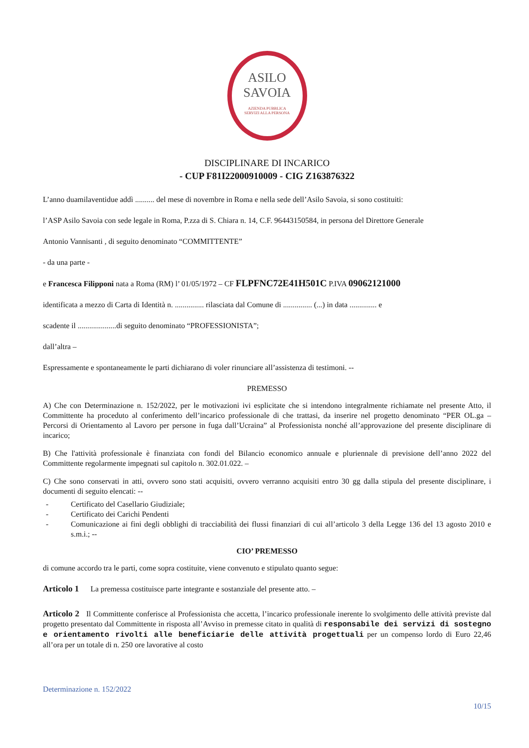ASILO
SAVOIA
AZIENDA PUBBLICA
SERVIZI ALLA PERSONA
DISCIPLINARE DI INCARICO
- CUP F81I22000910009 - CIG Z163876322
L’anno duamilaventidue addì .......... del mese di novembre in Roma e nella sede dell’Asilo Savoia, si sono costituiti:
l’ASP Asilo Savoia con sede legale in Roma, P.zza di S. Chiara n. 14, C.F. 96443150584, in persona del Direttore Generale
Antonio Vannisanti , di seguito denominato “COMMITTENTE”
- da una parte -
e Francesca Filipponi nata a Roma (RM) l’ 01/05/1972 – CF FLPFNC72E41H501C P.IVA 09062121000
identificata a mezzo di Carta di Identità n. ............... rilasciata dal Comune di ............... (...) in data .............. e
scadente il ....................di seguito denominato “PROFESSIONISTA”;
dall’altra –
Espressamente e spontaneamente le parti dichiarano di voler rinunciare all’assistenza di testimoni. --
PREMESSO
A) Che con Determinazione n. 152/2022, per le motivazioni ivi esplicitate che si intendono integralmente richiamate nel presente Atto, il Committente ha proceduto al conferimento dell’incarico professionale di che trattasi, da inserire nel progetto denominato “PER OL.ga – Percorsi di Orientamento al Lavoro per persone in fuga dall’Ucraina” al Professionista nonché all’approvazione del presente disciplinare di incarico;
B) Che l'attività professionale è finanziata con fondi del Bilancio economico annuale e pluriennale di previsione dell’anno 2022 del Committente regolarmente impegnati sul capitolo n. 302.01.022. –
C) Che sono conservati in atti, ovvero sono stati acquisiti, ovvero verranno acquisiti entro 30 gg dalla stipula del presente disciplinare, i documenti di seguito elencati: --
- Certificato del Casellario Giudiziale;
- Certificato dei Carichi Pendenti
- Comunicazione ai fini degli obblighi di tracciabilità dei flussi finanziari di cui all’articolo 3 della Legge 136 del 13 agosto 2010 e s.m.i.; --
CIO’ PREMESSO
di comune accordo tra le parti, come sopra costituite, viene convenuto e stipulato quanto segue:
Articolo 1 La premessa costituisce parte integrante e sostanziale del presente atto. –
Articolo 2 Il Committente conferisce al Professionista che accetta, l’incarico professionale inerente lo svolgimento delle attività previste dal progetto presentato dal Committente in risposta all’Avviso in premesse citato in qualità di responsabile dei servizi di sostegno e orientamento rivolti alle beneficiarie delle attività progettuali per un compenso lordo di Euro 22,46 all’ora per un totale di n. 250 ore lavorative al costo
Determinazione n. 152/2022
10/15